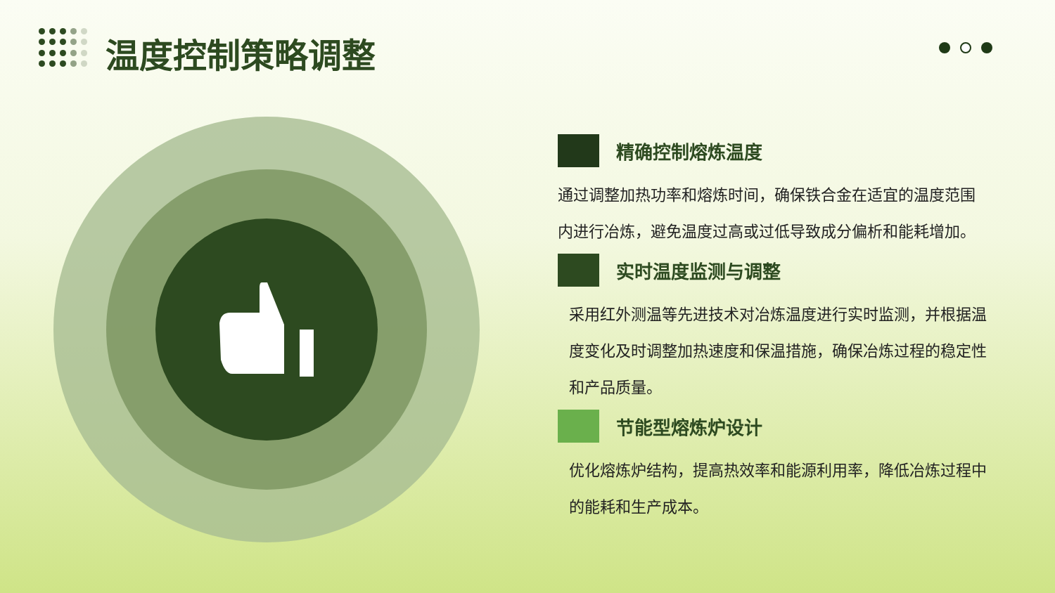温度控制策略调整
精确控制熔炼温度
通过调整加热功率和熔炼时间，确保铁合金在适宜的温度范围内进行冶炼，避免温度过高或过低导致成分偏析和能耗增加。
实时温度监测与调整
采用红外测温等先进技术对冶炼温度进行实时监测，并根据温度变化及时调整加热速度和保温措施，确保冶炼过程的稳定性和产品质量。
节能型熔炼炉设计
优化熔炼炉结构，提高热效率和能源利用率，降低冶炼过程中的能耗和生产成本。